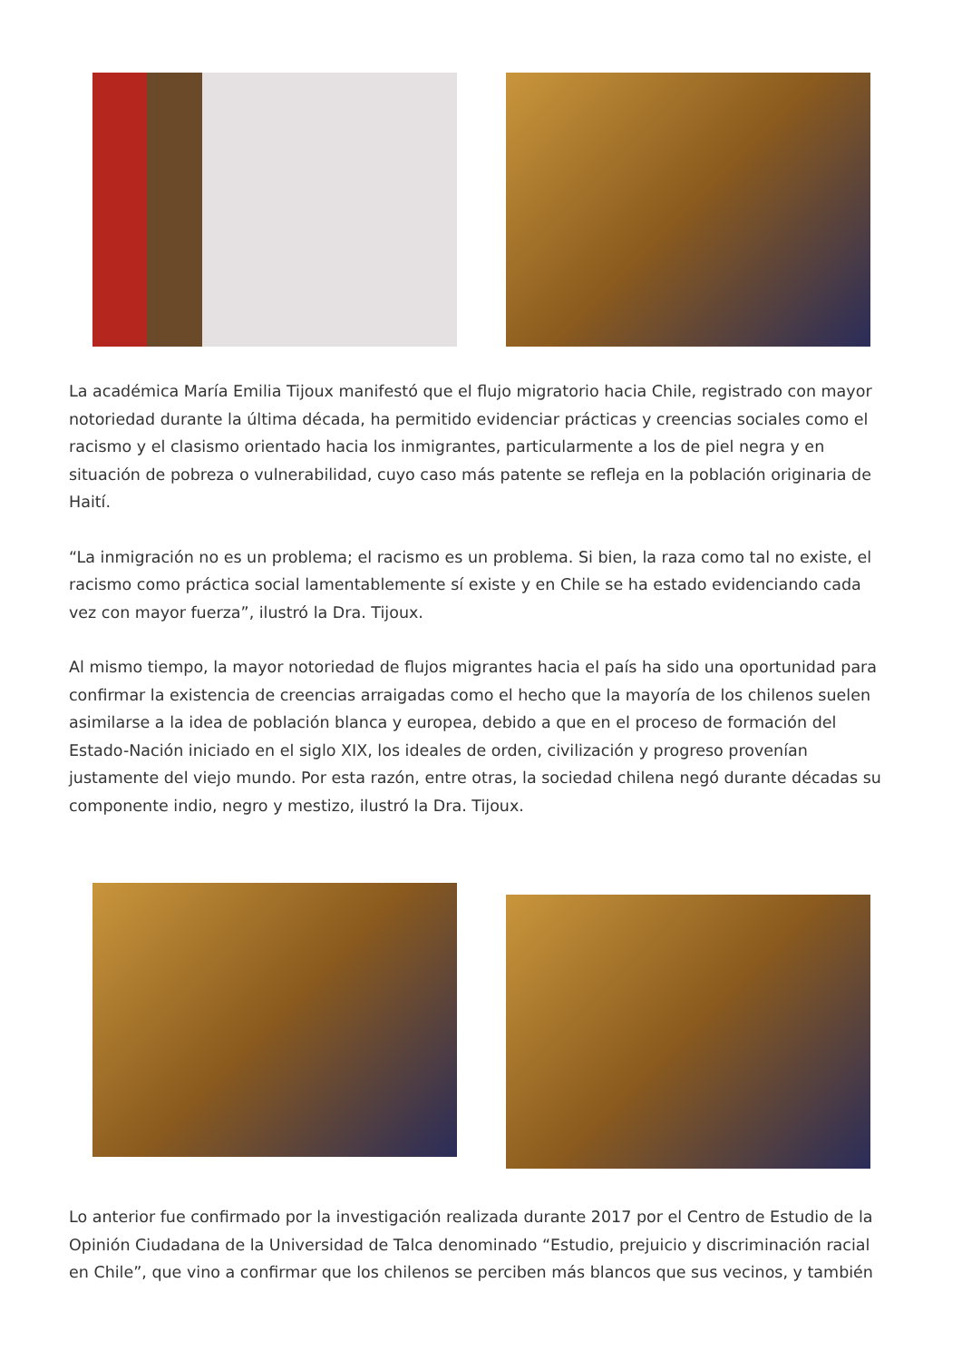La académica María Emilia Tijoux manifestó que el flujo migratorio hacia Chile, registrado con mayor notoriedad durante la última década, ha permitido evidenciar prácticas y creencias sociales como el racismo y el clasismo orientado hacia los inmigrantes, particularmente a los de piel negra y en situación de pobreza o vulnerabilidad, cuyo caso más patente se refleja en la población originaria de Haití.
“La inmigración no es un problema; el racismo es un problema. Si bien, la raza como tal no existe, el racismo como práctica social lamentablemente sí existe y en Chile se ha estado evidenciando cada vez con mayor fuerza”, ilustró la Dra. Tijoux.
Al mismo tiempo, la mayor notoriedad de flujos migrantes hacia el país ha sido una oportunidad para confirmar la existencia de creencias arraigadas como el hecho que la mayoría de los chilenos suelen asimilarse a la idea de población blanca y europea, debido a que en el proceso de formación del Estado-Nación iniciado en el siglo XIX, los ideales de orden, civilización y progreso provenían justamente del viejo mundo. Por esta razón, entre otras, la sociedad chilena negó durante décadas su componente indio, negro y mestizo, ilustró la Dra. Tijoux.
Lo anterior fue confirmado por la investigación realizada durante 2017 por el Centro de Estudio de la Opinión Ciudadana de la Universidad de Talca denominado “Estudio, prejuicio y discriminación racial en Chile”, que vino a confirmar que los chilenos se perciben más blancos que sus vecinos, y también